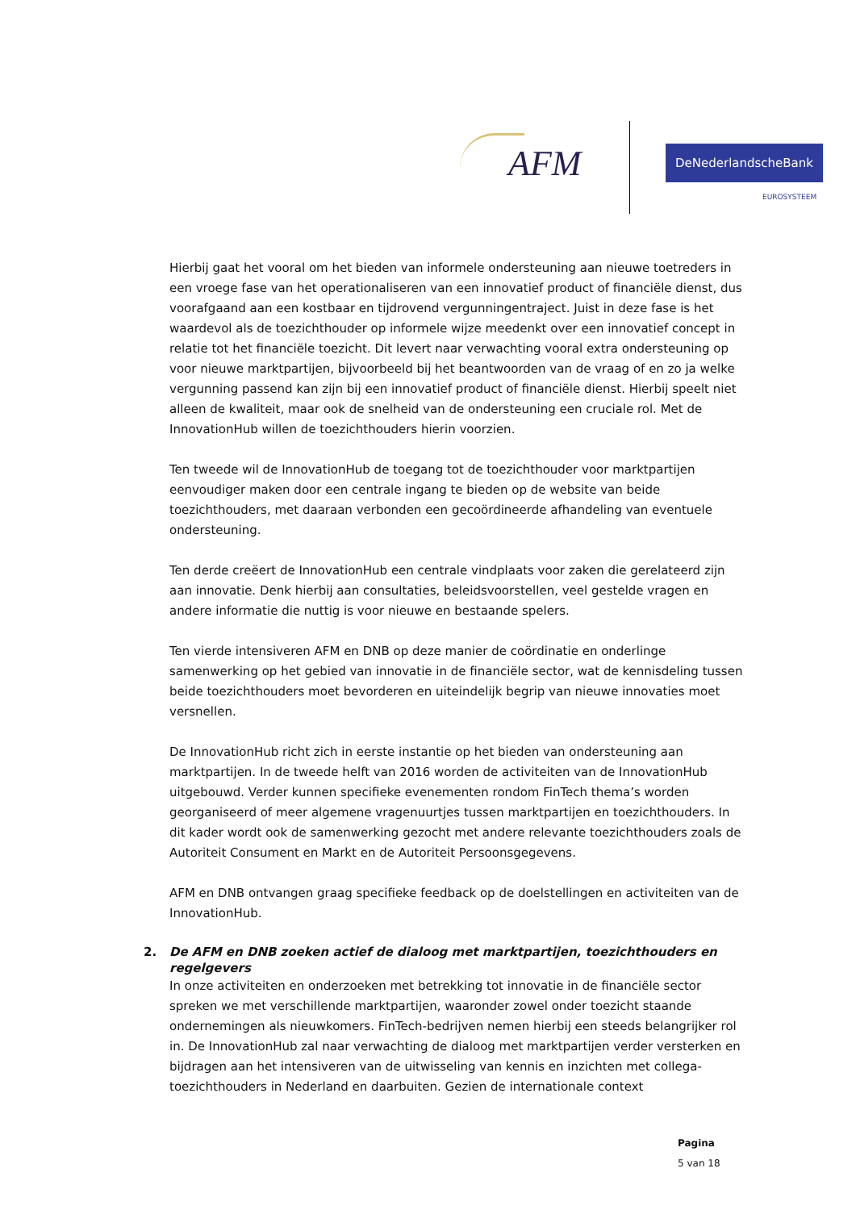AFM
DeNederlandscheBank
EUROSYSTEEM
Hierbij gaat het vooral om het bieden van informele ondersteuning aan nieuwe toetreders in een vroege fase van het operationaliseren van een innovatief product of financiële dienst, dus voorafgaand aan een kostbaar en tijdrovend vergunningentraject. Juist in deze fase is het waardevol als de toezichthouder op informele wijze meedenkt over een innovatief concept in relatie tot het financiële toezicht. Dit levert naar verwachting vooral extra ondersteuning op voor nieuwe marktpartijen, bijvoorbeeld bij het beantwoorden van de vraag of en zo ja welke vergunning passend kan zijn bij een innovatief product of financiële dienst. Hierbij speelt niet alleen de kwaliteit, maar ook de snelheid van de ondersteuning een cruciale rol. Met de InnovationHub willen de toezichthouders hierin voorzien.
Ten tweede wil de InnovationHub de toegang tot de toezichthouder voor marktpartijen eenvoudiger maken door een centrale ingang te bieden op de website van beide toezichthouders, met daaraan verbonden een gecoördineerde afhandeling van eventuele ondersteuning.
Ten derde creëert de InnovationHub een centrale vindplaats voor zaken die gerelateerd zijn aan innovatie. Denk hierbij aan consultaties, beleidsvoorstellen, veel gestelde vragen en andere informatie die nuttig is voor nieuwe en bestaande spelers.
Ten vierde intensiveren AFM en DNB op deze manier de coördinatie en onderlinge samenwerking op het gebied van innovatie in de financiële sector, wat de kennisdeling tussen beide toezichthouders moet bevorderen en uiteindelijk begrip van nieuwe innovaties moet versnellen.
De InnovationHub richt zich in eerste instantie op het bieden van ondersteuning aan marktpartijen. In de tweede helft van 2016 worden de activiteiten van de InnovationHub uitgebouwd. Verder kunnen specifieke evenementen rondom FinTech thema’s worden georganiseerd of meer algemene vragenuurtjes tussen marktpartijen en toezichthouders. In dit kader wordt ook de samenwerking gezocht met andere relevante toezichthouders zoals de Autoriteit Consument en Markt en de Autoriteit Persoonsgegevens.
AFM en DNB ontvangen graag specifieke feedback op de doelstellingen en activiteiten van de InnovationHub.
2. De AFM en DNB zoeken actief de dialoog met marktpartijen, toezichthouders en regelgevers
In onze activiteiten en onderzoeken met betrekking tot innovatie in de financiële sector spreken we met verschillende marktpartijen, waaronder zowel onder toezicht staande ondernemingen als nieuwkomers. FinTech-bedrijven nemen hierbij een steeds belangrijker rol in. De InnovationHub zal naar verwachting de dialoog met marktpartijen verder versterken en bijdragen aan het intensiveren van de uitwisseling van kennis en inzichten met collega-toezichthouders in Nederland en daarbuiten. Gezien de internationale context
Pagina
5 van 18